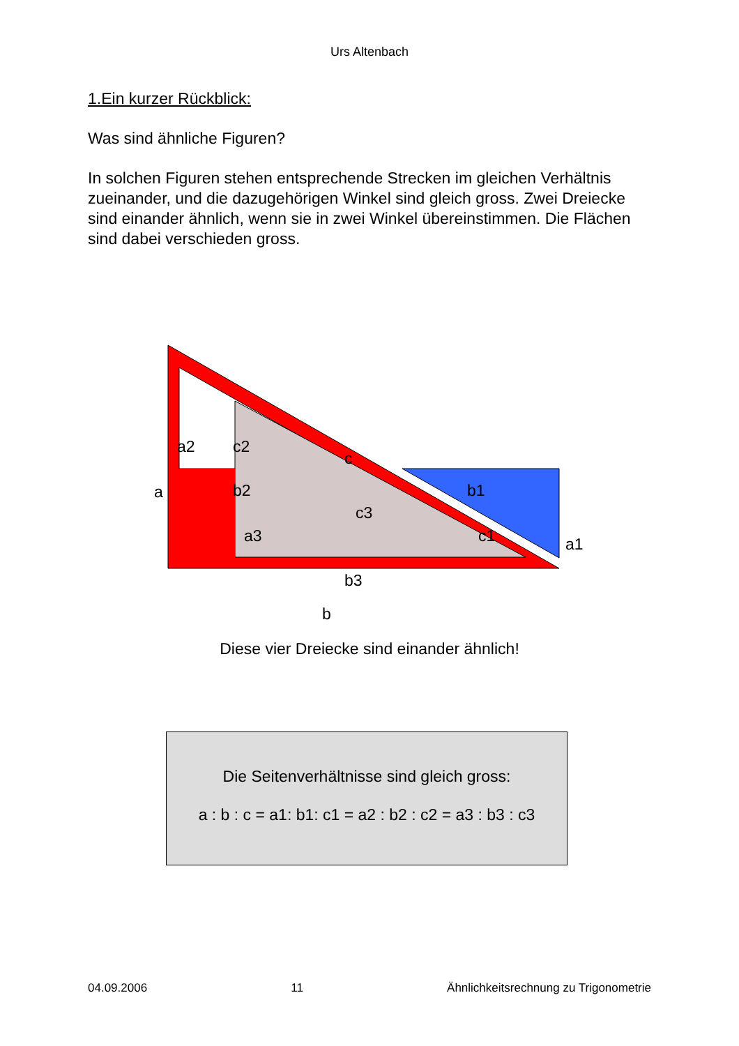Urs Altenbach
1.Ein kurzer Rückblick:
Was sind ähnliche Figuren?
In solchen Figuren stehen entsprechende Strecken im gleichen Verhältnis zueinander, und die dazugehörigen Winkel sind gleich gross. Zwei Dreiecke sind einander ähnlich, wenn sie in zwei Winkel übereinstimmen. Die Flächen sind dabei verschieden gross.
a2 c2
c
a b2 b1
c3
a3 c1 a1
b3
b
Diese vier Dreiecke sind einander ähnlich!
Die Seitenverhältnisse sind gleich gross:
a : b : c = a1: b1: c1 = a2 : b2 : c2 = a3 : b3 : c3
04.09.2006 11 Ähnlichkeitsrechnung zu Trigonometrie